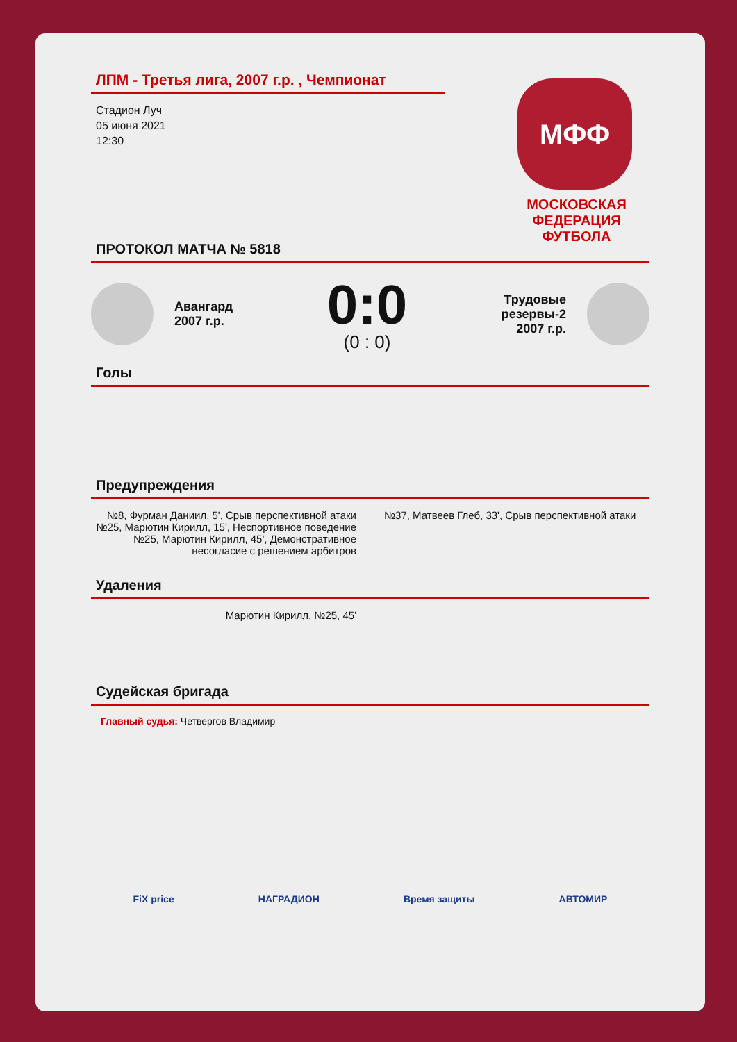ЛПМ - Третья лига, 2007 г.р. , Чемпионат
Стадион Луч
05 июня 2021
12:30
МФФ
МОСКОВСКАЯ ФЕДЕРАЦИЯ ФУТБОЛА
ПРОТОКОЛ МАТЧА № 5818
Авангард
2007 г.р.
0:0
(0 : 0)
Трудовые
резервы-2
2007 г.р.
Голы
Предупреждения
№8, Фурман Даниил, 5', Срыв перспективной атаки
№25, Марютин Кирилл, 15', Неспортивное поведение
№25, Марютин Кирилл, 45', Демонстративное несогласие с решением арбитров
№37, Матвеев Глеб, 33', Срыв перспективной атаки
Удаления
Марютин Кирилл, №25, 45'
Судейская бригада
Главный судья: Четвергов Владимир
FiX price НАГРАДИОН Время защиты АВТОМИР